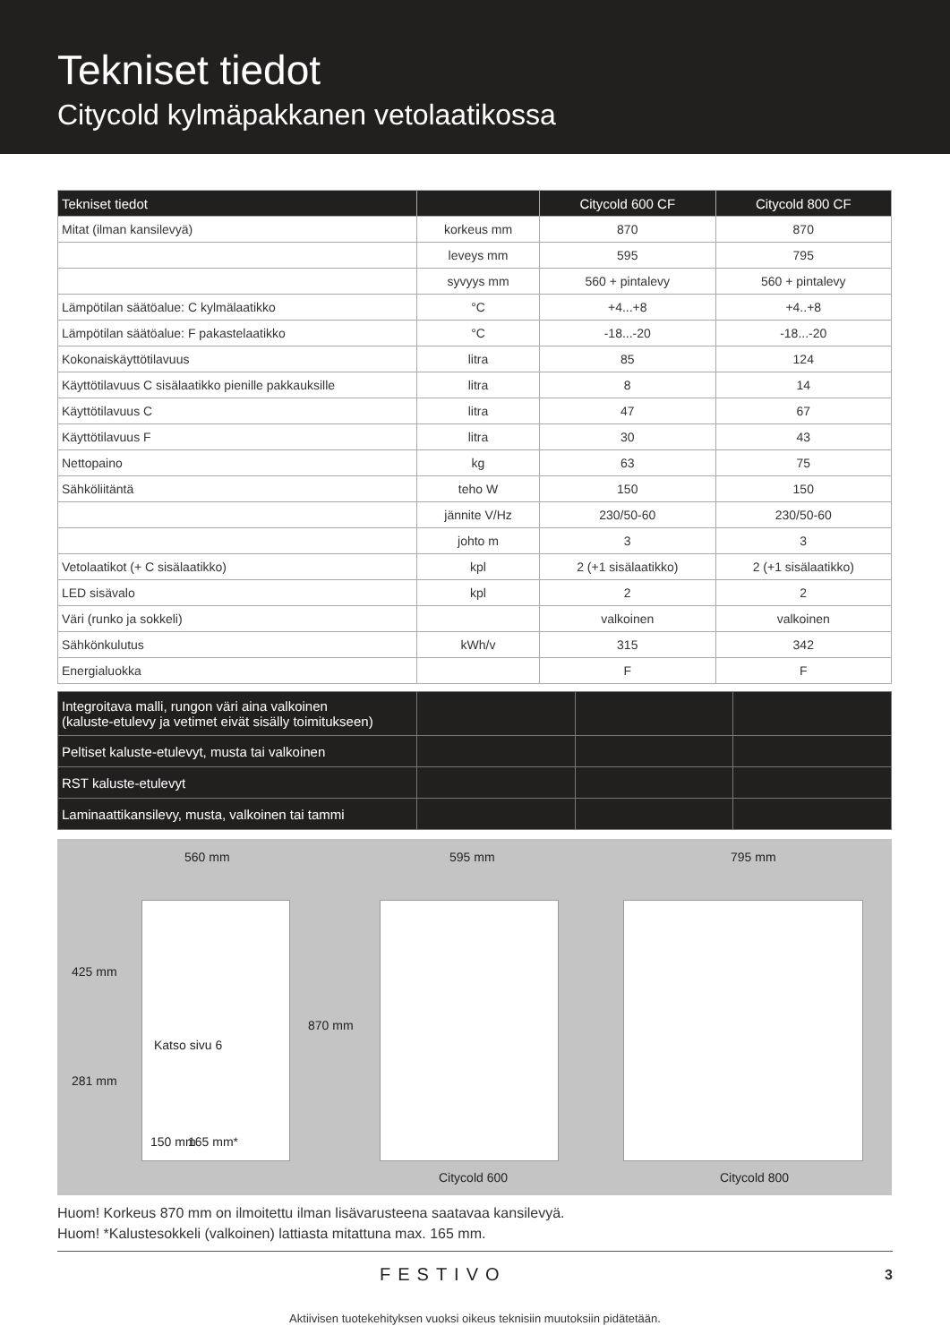Tekniset tiedot
Citycold kylmäpakkanen vetolaatikossa
| Tekniset tiedot | | Citycold 600 CF | Citycold 800 CF |
| --- | --- | --- | --- |
| Mitat (ilman kansilevyä) | korkeus mm | 870 | 870 |
| | leveys mm | 595 | 795 |
| | syvyys mm | 560 + pintalevy | 560 + pintalevy |
| Lämpötilan säätöalue: C kylmälaatikko | °C | +4...+8 | +4..+8 |
| Lämpötilan säätöalue: F pakastelaatikko | °C | -18...-20 | -18...-20 |
| Kokonaiskäyttötilavuus | litra | 85 | 124 |
| Käyttötilavuus C sisälaatikko pienille pakkauksille | litra | 8 | 14 |
| Käyttötilavuus C | litra | 47 | 67 |
| Käyttötilavuus F | litra | 30 | 43 |
| Nettopaino | kg | 63 | 75 |
| Sähköliitäntä | teho W | 150 | 150 |
| | jännite V/Hz | 230/50-60 | 230/50-60 |
| | johto m | 3 | 3 |
| Vetolaatikot (+ C sisälaatikko) | kpl | 2 (+1 sisälaatikko) | 2 (+1 sisälaatikko) |
| LED sisävalo | kpl | 2 | 2 |
| Väri (runko ja sokkeli) | | valkoinen | valkoinen |
| Sähkönkulutus | kWh/v | 315 | 342 |
| Energialuokka | | F | F |
| Integroitava malli, rungon väri aina valkoinen (kaluste-etulevy ja vetimet eivät sisälly toimitukseen) | | | |
| Peltiset kaluste-etulevyt, musta tai valkoinen | | | |
| RST kaluste-etulevyt | | | |
| Laminaattikansilevy, musta, valkoinen tai tammi | | | |
560 mm 595 mm 795 mm
425 mm
Katso sivu 6
281 mm
870 mm
150 mm 165 mm*
Citycold 600 Citycold 800
Huom! Korkeus 870 mm on ilmoitettu ilman lisävarusteena saatavaa kansilevyä.
Huom! *Kalustesokkeli (valkoinen) lattiasta mitattuna max. 165 mm.
FESTIVO 3
Aktiivisen tuotekehityksen vuoksi oikeus teknisiin muutoksiin pidätetään.